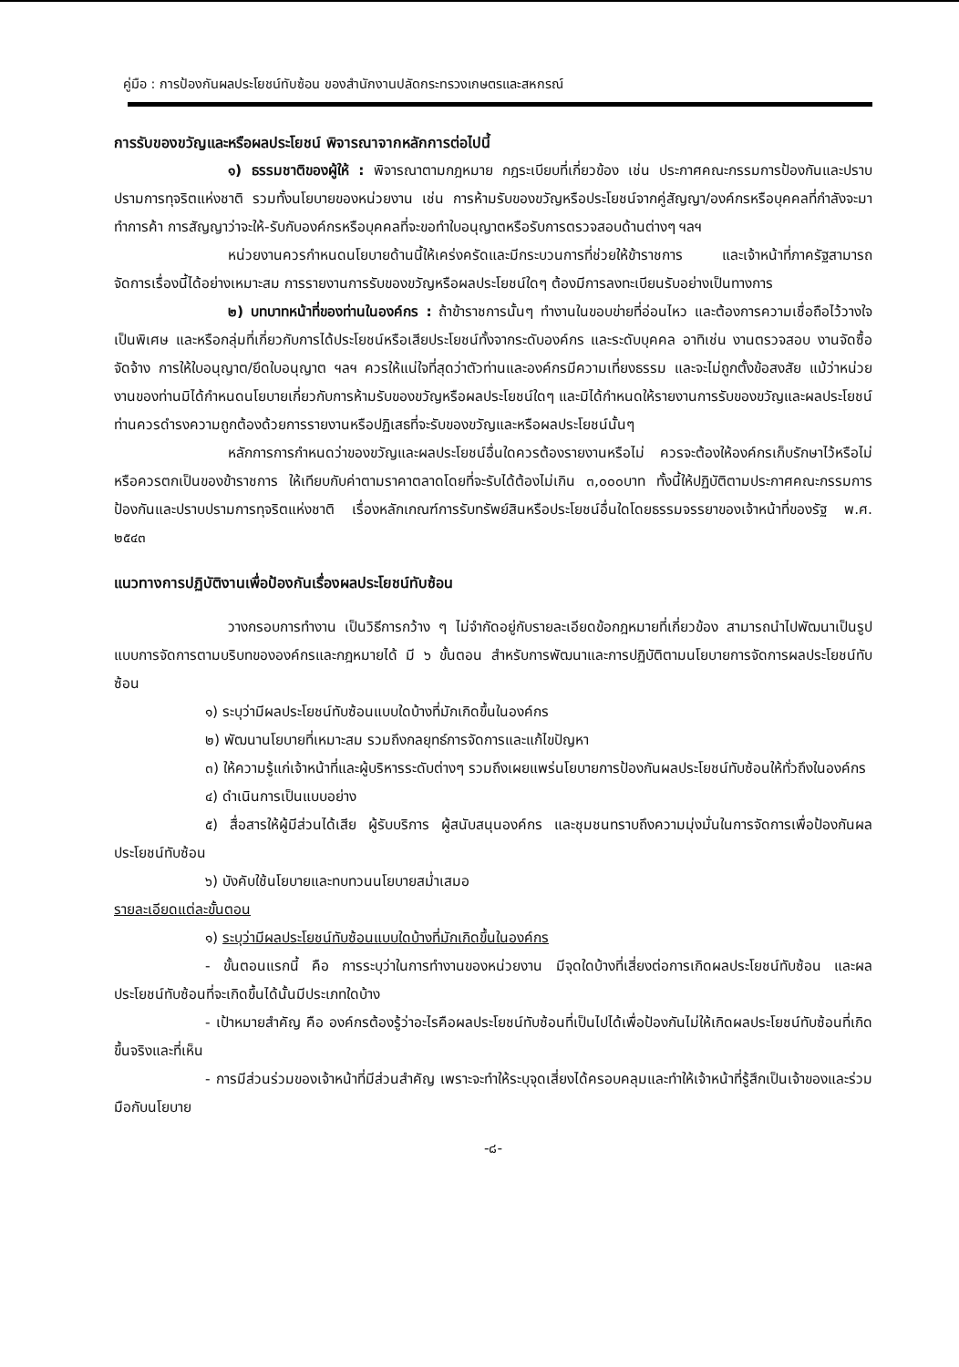คู่มือ : การป้องกันผลประโยชน์ทับซ้อน ของสำนักงานปลัดกระทรวงเกษตรและสหกรณ์
การรับของขวัญและหรือผลประโยชน์ พิจารณาจากหลักการต่อไปนี้
๑) ธรรมชาติของผู้ให้ : พิจารณาตามกฎหมาย กฎระเบียบที่เกี่ยวข้อง เช่น ประกาศคณะกรรมการป้องกันและปราบปรามการทุจริตแห่งชาติ รวมทั้งนโยบายของหน่วยงาน เช่น การห้ามรับของขวัญหรือประโยชน์จากคู่สัญญา/องค์กรหรือบุคคลที่กำลังจะมาทำการค้า การสัญญาว่าจะให้-รับกับองค์กรหรือบุคคลที่จะขอทำใบอนุญาตหรือรับการตรวจสอบด้านต่างๆ ฯลฯ
หน่วยงานควรกำหนดนโยบายด้านนี้ให้เคร่งครัดและมีกระบวนการที่ช่วยให้ข้าราชการ และเจ้าหน้าที่ภาครัฐสามารถจัดการเรื่องนี้ได้อย่างเหมาะสม การรายงานการรับของขวัญหรือผลประโยชน์ใดๆ ต้องมีการลงทะเบียนรับอย่างเป็นทางการ
๒) บทบาทหน้าที่ของท่านในองค์กร : ถ้าข้าราชการนั้นๆ ทำงานในขอบข่ายที่อ่อนไหว และต้องการความเชื่อถือไว้วางใจเป็นพิเศษ และหรือกลุ่มที่เกี่ยวกับการได้ประโยชน์หรือเสียประโยชน์ทั้งจากระดับองค์กร และระดับบุคคล อาทิเช่น งานตรวจสอบ งานจัดซื้อจัดจ้าง การให้ใบอนุญาต/ยึดใบอนุญาต ฯลฯ ควรให้แน่ใจที่สุดว่าตัวท่านและองค์กรมีความเที่ยงธรรม และจะไม่ถูกตั้งข้อสงสัย แม้ว่าหน่วยงานของท่านมิได้กำหนดนโยบายเกี่ยวกับการห้ามรับของขวัญหรือผลประโยชน์ใดๆ และมิได้กำหนดให้รายงานการรับของขวัญและผลประโยชน์ท่านควรดำรงความถูกต้องด้วยการรายงานหรือปฏิเสธที่จะรับของขวัญและหรือผลประโยชน์นั้นๆ
หลักการการกำหนดว่าของขวัญและผลประโยชน์อื่นใดควรต้องรายงานหรือไม่ ควรจะต้องให้องค์กรเก็บรักษาไว้หรือไม่ หรือควรตกเป็นของข้าราชการ ให้เทียบกับค่าตามราคาตลาดโดยที่จะรับได้ต้องไม่เกิน ๓,๐๐๐บาท ทั้งนี้ให้ปฏิบัติตามประกาศคณะกรรมการป้องกันและปราบปรามการทุจริตแห่งชาติ เรื่องหลักเกณฑ์การรับทรัพย์สินหรือประโยชน์อื่นใดโดยธรรมจรรยาของเจ้าหน้าที่ของรัฐ พ.ศ. ๒๕๔๓
แนวทางการปฏิบัติงานเพื่อป้องกันเรื่องผลประโยชน์ทับซ้อน
วางกรอบการทำงาน เป็นวิธีการกว้าง ๆ ไม่จำกัดอยู่กับรายละเอียดข้อกฎหมายที่เกี่ยวข้อง สามารถนำไปพัฒนาเป็นรูปแบบการจัดการตามบริบทขององค์กรและกฎหมายได้ มี ๖ ขั้นตอน สำหรับการพัฒนาและการปฏิบัติตามนโยบายการจัดการผลประโยชน์ทับซ้อน
๑) ระบุว่ามีผลประโยชน์ทับซ้อนแบบใดบ้างที่มักเกิดขึ้นในองค์กร
๒) พัฒนานโยบายที่เหมาะสม รวมถึงกลยุทธ์การจัดการและแก้ไขปัญหา
๓) ให้ความรู้แก่เจ้าหน้าที่และผู้บริหารระดับต่างๆ รวมถึงเผยแพร่นโยบายการป้องกันผลประโยชน์ทับซ้อนให้ทั่วถึงในองค์กร
๔) ดำเนินการเป็นแบบอย่าง
๕) สื่อสารให้ผู้มีส่วนได้เสีย ผู้รับบริการ ผู้สนับสนุนองค์กร และชุมชนทราบถึงความมุ่งมั่นในการจัดการเพื่อป้องกันผลประโยชน์ทับซ้อน
๖) บังคับใช้นโยบายและทบทวนนโยบายสม่ำเสมอ
รายละเอียดแต่ละขั้นตอน
๑) ระบุว่ามีผลประโยชน์ทับซ้อนแบบใดบ้างที่มักเกิดขึ้นในองค์กร
- ขั้นตอนแรกนี้ คือ การระบุว่าในการทำงานของหน่วยงาน มีจุดใดบ้างที่เสี่ยงต่อการเกิดผลประโยชน์ทับซ้อน และผลประโยชน์ทับซ้อนที่จะเกิดขึ้นได้นั้นมีประเภทใดบ้าง
- เป้าหมายสำคัญ คือ องค์กรต้องรู้ว่าอะไรคือผลประโยชน์ทับซ้อนที่เป็นไปได้เพื่อป้องกันไม่ให้เกิดผลประโยชน์ทับซ้อนที่เกิดขึ้นจริงและที่เห็น
- การมีส่วนร่วมของเจ้าหน้าที่มีส่วนสำคัญ เพราะจะทำให้ระบุจุดเสี่ยงได้ครอบคลุมและทำให้เจ้าหน้าที่รู้สึกเป็นเจ้าของและร่วมมือกับนโยบาย
-๘-